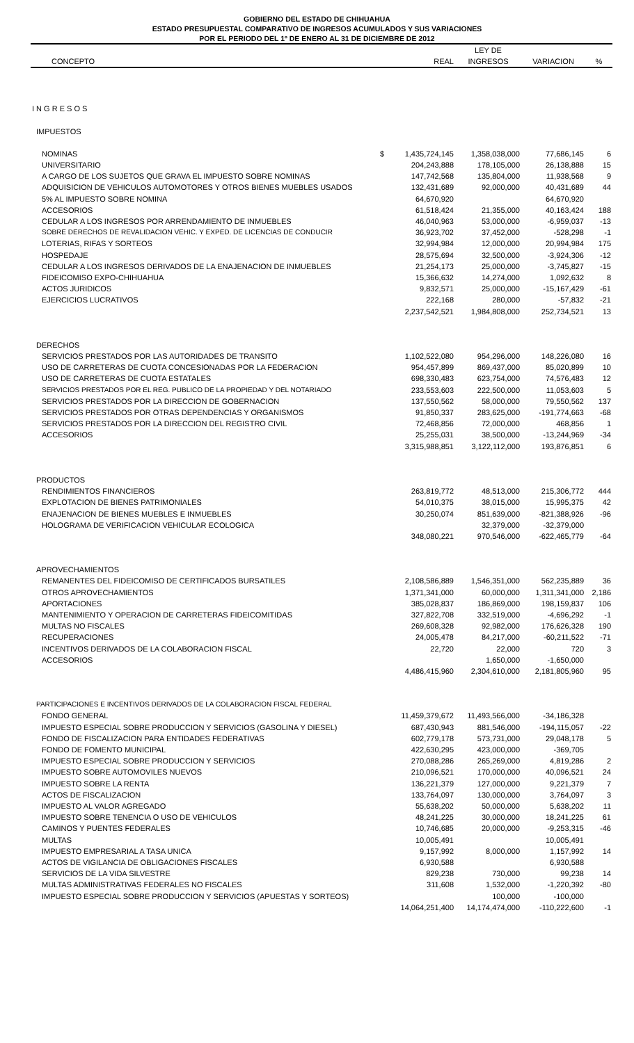GOBIERNO DEL ESTADO DE CHIHUAHUA
ESTADO PRESUPUESTAL COMPARATIVO DE INGRESOS ACUMULADOS Y SUS VARIACIONES
POR EL PERIODO DEL 1º DE ENERO AL 31 DE DICIEMBRE DE 2012
| | | | LEY DE | | |
| --- | --- | --- | --- | --- | --- |
| CONCEPTO | | REAL | INGRESOS | VARIACION | % |
| I N G R E S O S | | | | | |
| IMPUESTOS | | | | | |
| NOMINAS | $ | 1,435,724,145 | 1,358,038,000 | 77,686,145 | 6 |
| UNIVERSITARIO | | 204,243,888 | 178,105,000 | 26,138,888 | 15 |
| A CARGO DE LOS SUJETOS QUE GRAVA EL IMPUESTO SOBRE NOMINAS | | 147,742,568 | 135,804,000 | 11,938,568 | 9 |
| ADQUISICION DE VEHICULOS AUTOMOTORES Y OTROS BIENES MUEBLES USADOS | | 132,431,689 | 92,000,000 | 40,431,689 | 44 |
| 5% AL IMPUESTO SOBRE NOMINA | | 64,670,920 | | 64,670,920 | |
| ACCESORIOS | | 61,518,424 | 21,355,000 | 40,163,424 | 188 |
| CEDULAR A LOS INGRESOS POR ARRENDAMIENTO DE INMUEBLES | | 46,040,963 | 53,000,000 | -6,959,037 | -13 |
| SOBRE DERECHOS DE REVALIDACION VEHIC. Y EXPED. DE LICENCIAS DE CONDUCIR | | 36,923,702 | 37,452,000 | -528,298 | -1 |
| LOTERIAS, RIFAS Y SORTEOS | | 32,994,984 | 12,000,000 | 20,994,984 | 175 |
| HOSPEDAJE | | 28,575,694 | 32,500,000 | -3,924,306 | -12 |
| CEDULAR A LOS INGRESOS DERIVADOS DE LA ENAJENACION DE INMUEBLES | | 21,254,173 | 25,000,000 | -3,745,827 | -15 |
| FIDEICOMISO EXPO-CHIHUAHUA | | 15,366,632 | 14,274,000 | 1,092,632 | 8 |
| ACTOS JURIDICOS | | 9,832,571 | 25,000,000 | -15,167,429 | -61 |
| EJERCICIOS LUCRATIVOS | | 222,168 | 280,000 | -57,832 | -21 |
| | | 2,237,542,521 | 1,984,808,000 | 252,734,521 | 13 |
| DERECHOS | | | | | |
| SERVICIOS PRESTADOS POR LAS AUTORIDADES DE TRANSITO | | 1,102,522,080 | 954,296,000 | 148,226,080 | 16 |
| USO DE CARRETERAS DE CUOTA CONCESIONADAS POR LA FEDERACION | | 954,457,899 | 869,437,000 | 85,020,899 | 10 |
| USO DE CARRETERAS DE CUOTA ESTATALES | | 698,330,483 | 623,754,000 | 74,576,483 | 12 |
| SERVICIOS PRESTADOS POR EL REG. PUBLICO DE LA PROPIEDAD Y DEL NOTARIADO | | 233,553,603 | 222,500,000 | 11,053,603 | 5 |
| SERVICIOS PRESTADOS POR LA DIRECCION DE GOBERNACION | | 137,550,562 | 58,000,000 | 79,550,562 | 137 |
| SERVICIOS PRESTADOS POR OTRAS DEPENDENCIAS Y ORGANISMOS | | 91,850,337 | 283,625,000 | -191,774,663 | -68 |
| SERVICIOS PRESTADOS POR LA DIRECCION DEL REGISTRO CIVIL | | 72,468,856 | 72,000,000 | 468,856 | 1 |
| ACCESORIOS | | 25,255,031 | 38,500,000 | -13,244,969 | -34 |
| | | 3,315,988,851 | 3,122,112,000 | 193,876,851 | 6 |
| PRODUCTOS | | | | | |
| RENDIMIENTOS FINANCIEROS | | 263,819,772 | 48,513,000 | 215,306,772 | 444 |
| EXPLOTACION DE BIENES PATRIMONIALES | | 54,010,375 | 38,015,000 | 15,995,375 | 42 |
| ENAJENACION DE BIENES MUEBLES E INMUEBLES | | 30,250,074 | 851,639,000 | -821,388,926 | -96 |
| HOLOGRAMA DE VERIFICACION VEHICULAR ECOLOGICA | | | 32,379,000 | -32,379,000 | |
| | | 348,080,221 | 970,546,000 | -622,465,779 | -64 |
| APROVECHAMIENTOS | | | | | |
| REMANENTES DEL FIDEICOMISO DE CERTIFICADOS BURSATILES | | 2,108,586,889 | 1,546,351,000 | 562,235,889 | 36 |
| OTROS APROVECHAMIENTOS | | 1,371,341,000 | 60,000,000 | 1,311,341,000 | 2,186 |
| APORTACIONES | | 385,028,837 | 186,869,000 | 198,159,837 | 106 |
| MANTENIMIENTO Y OPERACION DE CARRETERAS FIDEICOMITIDAS | | 327,822,708 | 332,519,000 | -4,696,292 | -1 |
| MULTAS NO FISCALES | | 269,608,328 | 92,982,000 | 176,626,328 | 190 |
| RECUPERACIONES | | 24,005,478 | 84,217,000 | -60,211,522 | -71 |
| INCENTIVOS DERIVADOS DE LA COLABORACION FISCAL | | 22,720 | 22,000 | 720 | 3 |
| ACCESORIOS | | | 1,650,000 | -1,650,000 | |
| | | 4,486,415,960 | 2,304,610,000 | 2,181,805,960 | 95 |
| PARTICIPACIONES E INCENTIVOS DERIVADOS DE LA COLABORACION FISCAL FEDERAL | | | | | |
| FONDO GENERAL | | 11,459,379,672 | 11,493,566,000 | -34,186,328 | |
| IMPUESTO ESPECIAL SOBRE PRODUCCION Y SERVICIOS (GASOLINA Y DIESEL) | | 687,430,943 | 881,546,000 | -194,115,057 | -22 |
| FONDO DE FISCALIZACION PARA ENTIDADES FEDERATIVAS | | 602,779,178 | 573,731,000 | 29,048,178 | 5 |
| FONDO DE FOMENTO MUNICIPAL | | 422,630,295 | 423,000,000 | -369,705 | |
| IMPUESTO ESPECIAL SOBRE PRODUCCION Y SERVICIOS | | 270,088,286 | 265,269,000 | 4,819,286 | 2 |
| IMPUESTO SOBRE AUTOMOVILES NUEVOS | | 210,096,521 | 170,000,000 | 40,096,521 | 24 |
| IMPUESTO SOBRE LA RENTA | | 136,221,379 | 127,000,000 | 9,221,379 | 7 |
| ACTOS DE FISCALIZACION | | 133,764,097 | 130,000,000 | 3,764,097 | 3 |
| IMPUESTO AL VALOR AGREGADO | | 55,638,202 | 50,000,000 | 5,638,202 | 11 |
| IMPUESTO SOBRE TENENCIA O USO DE VEHICULOS | | 48,241,225 | 30,000,000 | 18,241,225 | 61 |
| CAMINOS Y PUENTES FEDERALES | | 10,746,685 | 20,000,000 | -9,253,315 | -46 |
| MULTAS | | 10,005,491 | | 10,005,491 | |
| IMPUESTO EMPRESARIAL A TASA UNICA | | 9,157,992 | 8,000,000 | 1,157,992 | 14 |
| ACTOS DE VIGILANCIA DE OBLIGACIONES FISCALES | | 6,930,588 | | 6,930,588 | |
| SERVICIOS DE LA VIDA SILVESTRE | | 829,238 | 730,000 | 99,238 | 14 |
| MULTAS ADMINISTRATIVAS FEDERALES NO FISCALES | | 311,608 | 1,532,000 | -1,220,392 | -80 |
| IMPUESTO ESPECIAL SOBRE PRODUCCION Y SERVICIOS (APUESTAS Y SORTEOS) | | | 100,000 | -100,000 | |
| | | 14,064,251,400 | 14,174,474,000 | -110,222,600 | -1 |